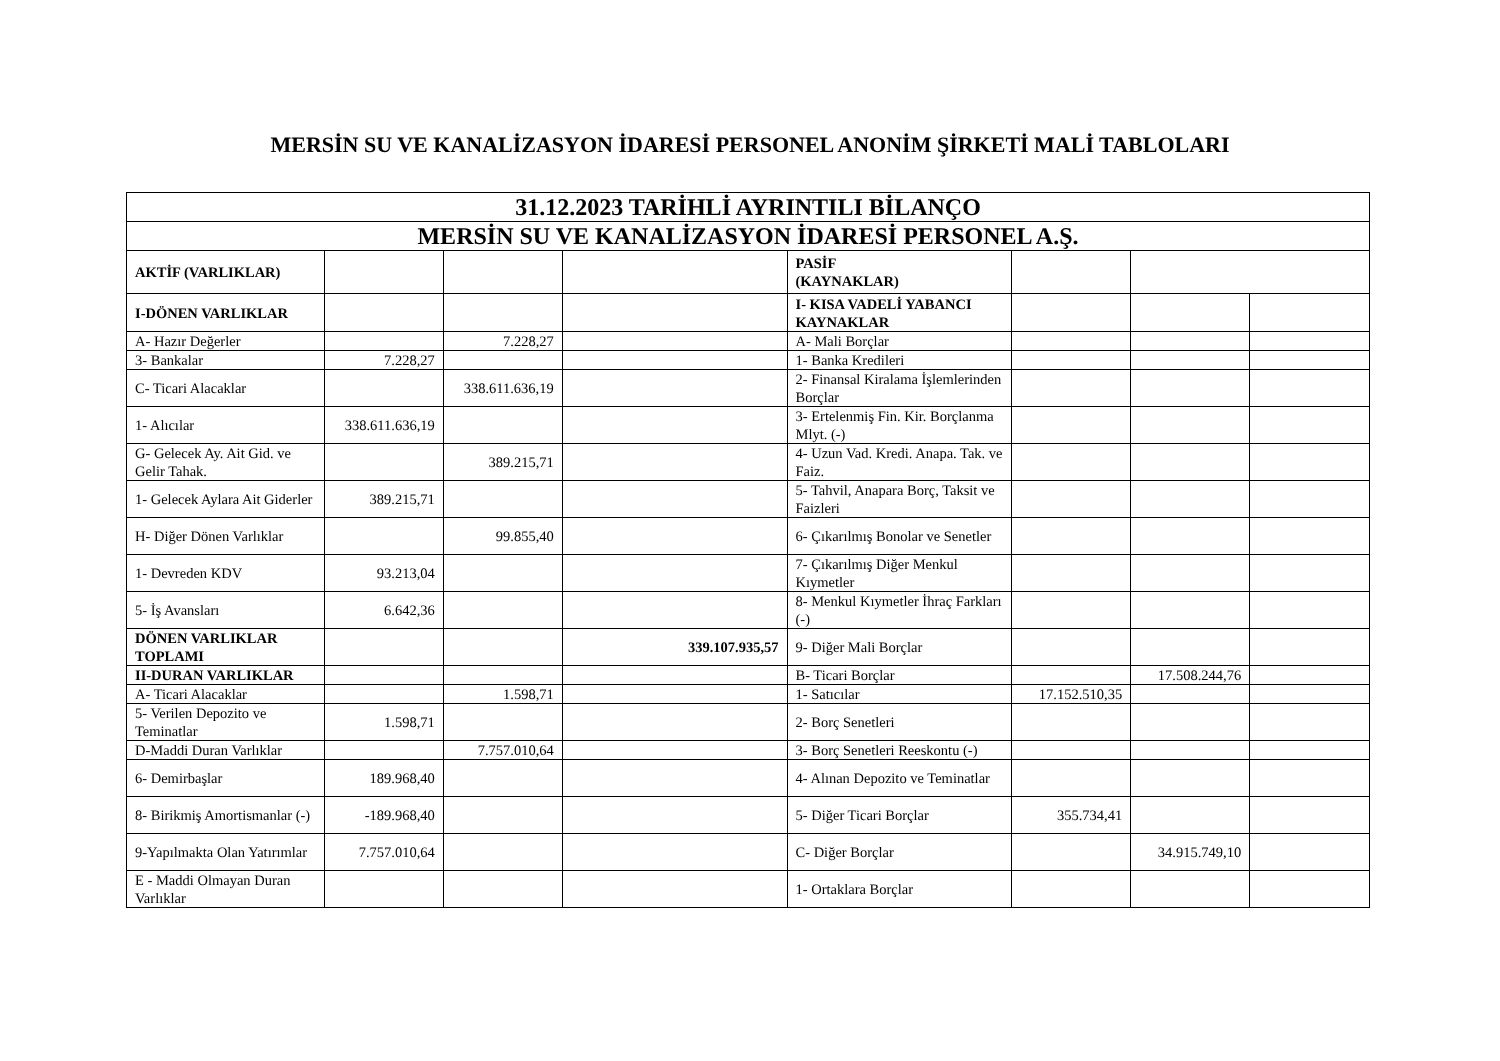MERSİN SU VE KANALİZASYON İDARESİ PERSONEL ANONİM ŞİRKETİ MALİ TABLOLARI
| 31.12.2023 TARİHLİ AYRINTILI BİLANÇO | | | | | | | |
| MERSİN SU VE KANALİZASYON İDARESİ PERSONEL A.Ş. | | | | | | | |
| AKTİF (VARLIKLAR) | | | | PASİF (KAYNAKLAR) | | | |
| I-DÖNEN VARLIKLAR | | | | I- KISA VADELİ YABANCI KAYNAKLAR | | | |
| A- Hazır Değerler | | 7.228,27 | | A- Mali Borçlar | | | |
| 3- Bankalar | 7.228,27 | | | 1- Banka Kredileri | | | |
| C- Ticari Alacaklar | | 338.611.636,19 | | 2- Finansal Kiralama İşlemlerinden Borçlar | | | |
| 1- Alıcılar | 338.611.636,19 | | | 3- Ertelenmiş Fin. Kir. Borçlanma Mlyt. (-) | | | |
| G- Gelecek Ay. Ait Gid. ve Gelir Tahak. | | 389.215,71 | | 4- Uzun Vad. Kredi. Anapa. Tak. ve Faiz. | | | |
| 1- Gelecek Aylara Ait Giderler | 389.215,71 | | | 5- Tahvil, Anapara Borç, Taksit ve Faizleri | | | |
| H- Diğer Dönen Varlıklar | | 99.855,40 | | 6- Çıkarılmış Bonolar ve Senetler | | | |
| 1- Devreden KDV | 93.213,04 | | | 7- Çıkarılmış Diğer Menkul Kıymetler | | | |
| 5- İş Avansları | 6.642,36 | | | 8- Menkul Kıymetler İhraç Farkları (-) | | | |
| DÖNEN VARLIKLAR TOPLAMI | | | 339.107.935,57 | 9- Diğer Mali Borçlar | | | |
| II-DURAN VARLIKLAR | | | | B- Ticari Borçlar | | 17.508.244,76 | |
| A- Ticari Alacaklar | | 1.598,71 | | 1- Satıcılar | 17.152.510,35 | | |
| 5- Verilen Depozito ve Teminatlar | 1.598,71 | | | 2- Borç Senetleri | | | |
| D-Maddi Duran Varlıklar | | 7.757.010,64 | | 3- Borç Senetleri Reeskontu (-) | | | |
| 6- Demirbaşlar | 189.968,40 | | | 4- Alınan Depozito ve Teminatlar | | | |
| 8- Birikmiş Amortismanlar (-) | -189.968,40 | | | 5- Diğer Ticari Borçlar | 355.734,41 | | |
| 9-Yapılmakta Olan Yatırımlar | 7.757.010,64 | | | C- Diğer Borçlar | | 34.915.749,10 | |
| E - Maddi Olmayan Duran Varlıklar | | | | 1- Ortaklara Borçlar | | | |